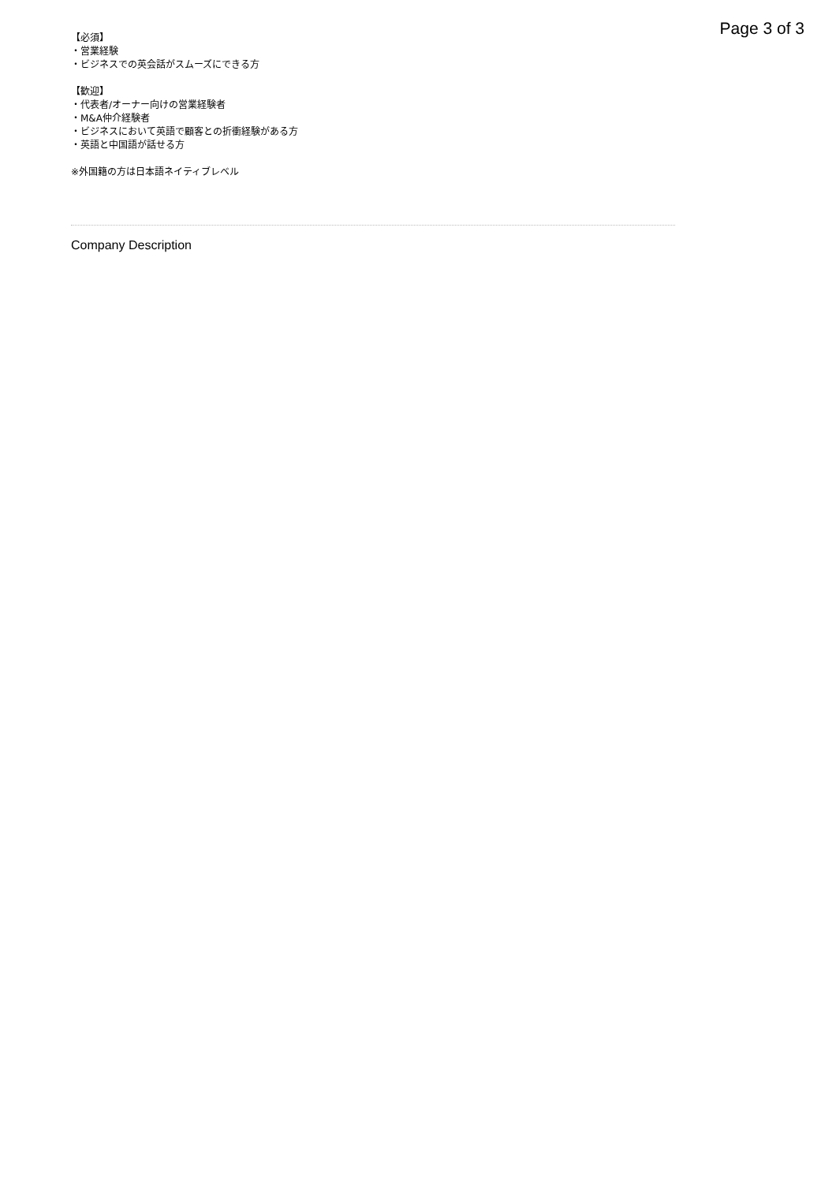Page 3 of 3
【必須】
・営業経験
・ビジネスでの英会話がスムーズにできる方
【歓迎】
・代表者/オーナー向けの営業経験者
・M&A仲介経験者
・ビジネスにおいて英語で顧客との折衝経験がある方
・英語と中国語が話せる方
※外国籍の方は日本語ネイティブレベル
Company Description